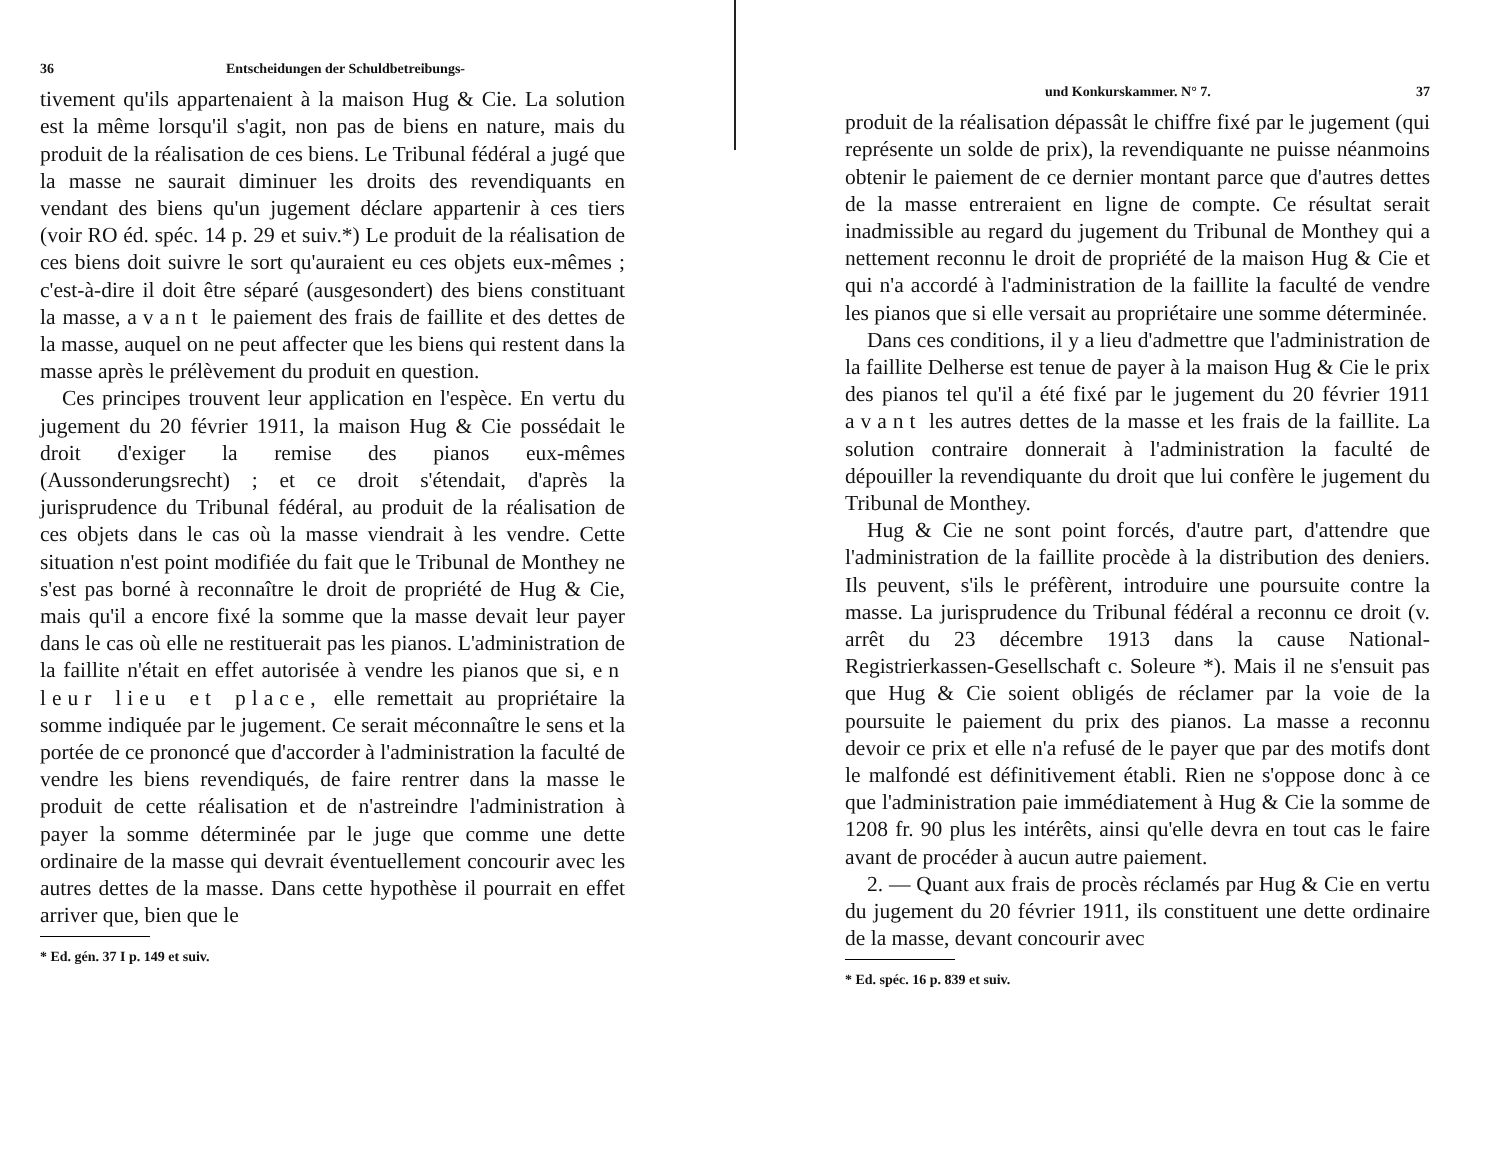36 Entscheidungen der Schuldbetreibungs-
tivement qu'ils appartenaient à la maison Hug & Cie. La solution est la même lorsqu'il s'agit, non pas de biens en nature, mais du produit de la réalisation de ces biens. Le Tribunal fédéral a jugé que la masse ne saurait diminuer les droits des revendiquants en vendant des biens qu'un jugement déclare appartenir à ces tiers (voir RO éd. spéc. 14 p. 29 et suiv.*) Le produit de la réalisation de ces biens doit suivre le sort qu'auraient eu ces objets eux-mêmes ; c'est-à-dire il doit être séparé (ausgesondert) des biens constituant la masse, avant le paiement des frais de faillite et des dettes de la masse, auquel on ne peut affecter que les biens qui restent dans la masse après le prélèvement du produit en question.
Ces principes trouvent leur application en l'espèce. En vertu du jugement du 20 février 1911, la maison Hug & Cie possédait le droit d'exiger la remise des pianos eux-mêmes (Aussonderungsrecht) ; et ce droit s'étendait, d'après la jurisprudence du Tribunal fédéral, au produit de la réalisation de ces objets dans le cas où la masse viendrait à les vendre. Cette situation n'est point modifiée du fait que le Tribunal de Monthey ne s'est pas borné à reconnaître le droit de propriété de Hug & Cie, mais qu'il a encore fixé la somme que la masse devait leur payer dans le cas où elle ne restituerait pas les pianos. L'administration de la faillite n'était en effet autorisée à vendre les pianos que si, en leur lieu et place, elle remettait au propriétaire la somme indiquée par le jugement. Ce serait méconnaître le sens et la portée de ce prononcé que d'accorder à l'administration la faculté de vendre les biens revendiqués, de faire rentrer dans la masse le produit de cette réalisation et de n'astreindre l'administration à payer la somme déterminée par le juge que comme une dette ordinaire de la masse qui devrait éventuellement concourir avec les autres dettes de la masse. Dans cette hypothèse il pourrait en effet arriver que, bien que le
* Ed. gén. 37 I p. 149 et suiv.
und Konkurskammer. N° 7. 37
produit de la réalisation dépassât le chiffre fixé par le jugement (qui représente un solde de prix), la revendiquante ne puisse néanmoins obtenir le paiement de ce dernier montant parce que d'autres dettes de la masse entreraient en ligne de compte. Ce résultat serait inadmissible au regard du jugement du Tribunal de Monthey qui a nettement reconnu le droit de propriété de la maison Hug & Cie et qui n'a accordé à l'administration de la faillite la faculté de vendre les pianos que si elle versait au propriétaire une somme déterminée.
Dans ces conditions, il y a lieu d'admettre que l'administration de la faillite Delherse est tenue de payer à la maison Hug & Cie le prix des pianos tel qu'il a été fixé par le jugement du 20 février 1911 avant les autres dettes de la masse et les frais de la faillite. La solution contraire donnerait à l'administration la faculté de dépouiller la revendiquante du droit que lui confère le jugement du Tribunal de Monthey.
Hug & Cie ne sont point forcés, d'autre part, d'attendre que l'administration de la faillite procède à la distribution des deniers. Ils peuvent, s'ils le préfèrent, introduire une poursuite contre la masse. La jurisprudence du Tribunal fédéral a reconnu ce droit (v. arrêt du 23 décembre 1913 dans la cause National-Registrierkassen-Gesellschaft c. Soleure *). Mais il ne s'ensuit pas que Hug & Cie soient obligés de réclamer par la voie de la poursuite le paiement du prix des pianos. La masse a reconnu devoir ce prix et elle n'a refusé de le payer que par des motifs dont le malfondé est définitivement établi. Rien ne s'oppose donc à ce que l'administration paie immédiatement à Hug & Cie la somme de 1208 fr. 90 plus les intérêts, ainsi qu'elle devra en tout cas le faire avant de procéder à aucun autre paiement.
2. — Quant aux frais de procès réclamés par Hug & Cie en vertu du jugement du 20 février 1911, ils constituent une dette ordinaire de la masse, devant concourir avec
* Ed. spéc. 16 p. 839 et suiv.